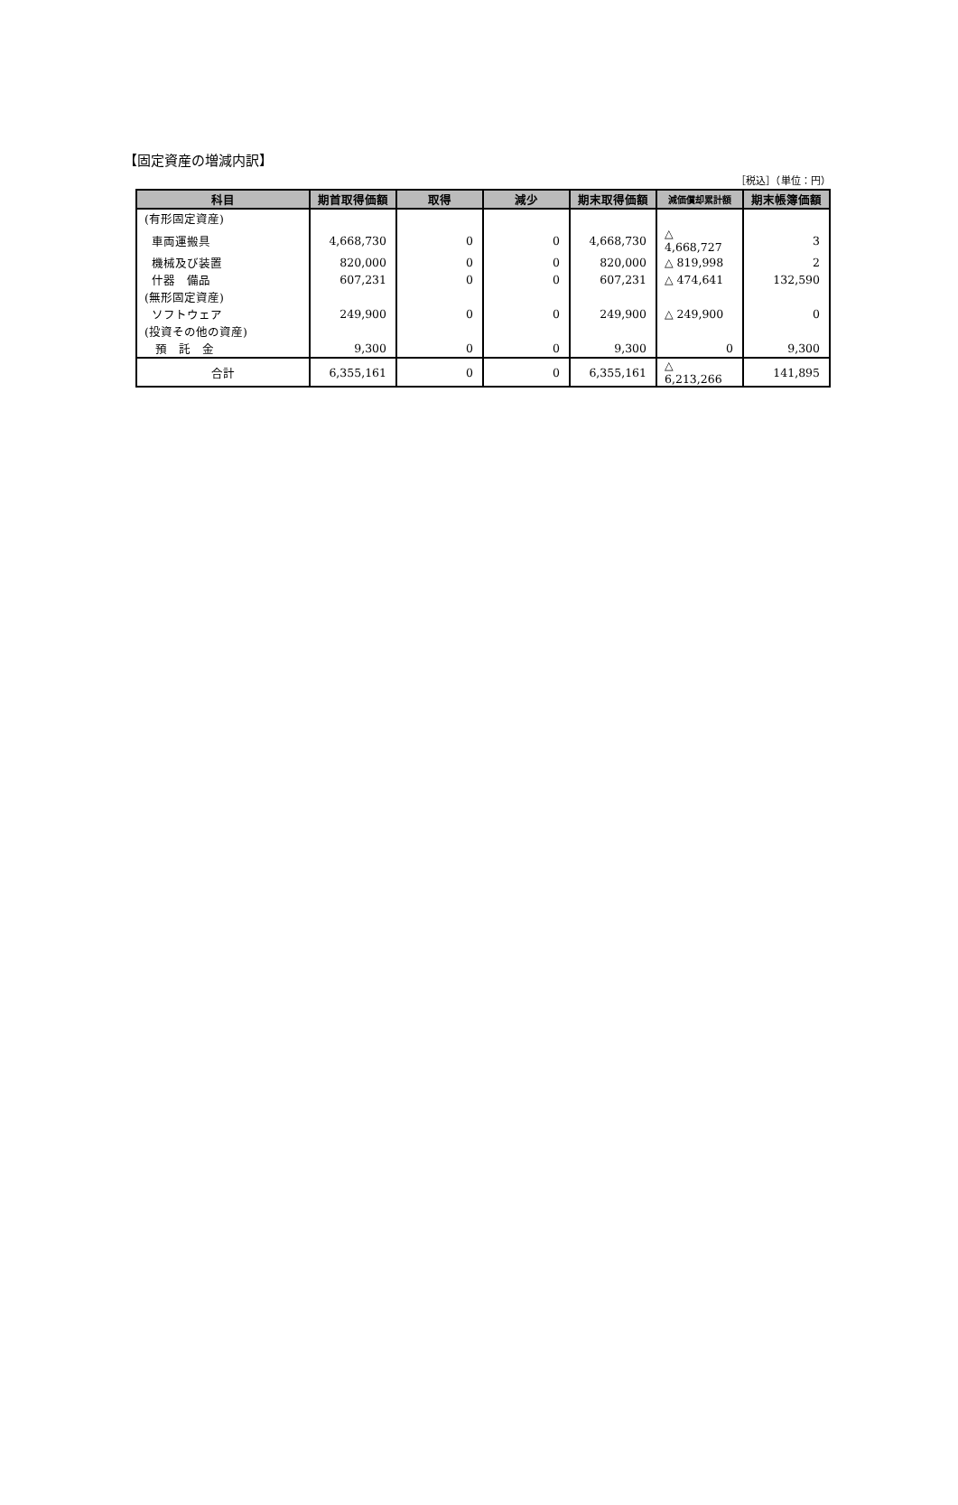【固定資産の増減内訳】
［税込］（単位：円）
| 科目 | 期首取得価額 | 取得 | 減少 | 期末取得価額 | 減価償却累計額 | 期末帳簿価額 |
| --- | --- | --- | --- | --- | --- | --- |
| (有形固定資産) | | | | | | |
| 車両運搬具 | 4,668,730 | 0 | 0 | 4,668,730 | △ 4,668,727 | 3 |
| 機械及び装置 | 820,000 | 0 | 0 | 820,000 | △ 819,998 | 2 |
| 什器 備品 | 607,231 | 0 | 0 | 607,231 | △ 474,641 | 132,590 |
| (無形固定資産) | | | | | | |
| ソフトウェア | 249,900 | 0 | 0 | 249,900 | △ 249,900 | 0 |
| (投資その他の資産) | | | | | | |
| 預 託 金 | 9,300 | 0 | 0 | 9,300 | 0 | 9,300 |
| 合計 | 6,355,161 | 0 | 0 | 6,355,161 | △ 6,213,266 | 141,895 |